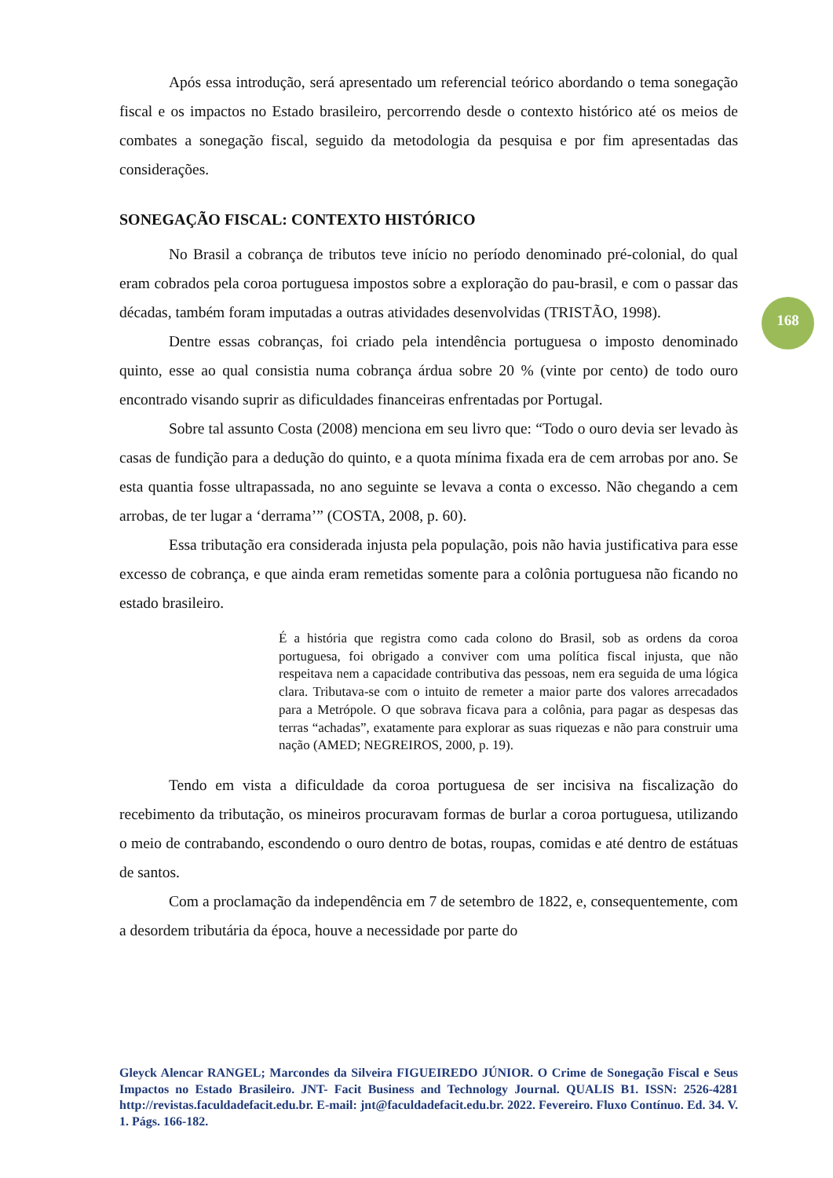Após essa introdução, será apresentado um referencial teórico abordando o tema sonegação fiscal e os impactos no Estado brasileiro, percorrendo desde o contexto histórico até os meios de combates a sonegação fiscal, seguido da metodologia da pesquisa e por fim apresentadas das considerações.
SONEGAÇÃO FISCAL: CONTEXTO HISTÓRICO
No Brasil a cobrança de tributos teve início no período denominado pré-colonial, do qual eram cobrados pela coroa portuguesa impostos sobre a exploração do pau-brasil, e com o passar das décadas, também foram imputadas a outras atividades desenvolvidas (TRISTÃO, 1998).
Dentre essas cobranças, foi criado pela intendência portuguesa o imposto denominado quinto, esse ao qual consistia numa cobrança árdua sobre 20 % (vinte por cento) de todo ouro encontrado visando suprir as dificuldades financeiras enfrentadas por Portugal.
Sobre tal assunto Costa (2008) menciona em seu livro que: “Todo o ouro devia ser levado às casas de fundição para a dedução do quinto, e a quota mínima fixada era de cem arrobas por ano. Se esta quantia fosse ultrapassada, no ano seguinte se levava a conta o excesso. Não chegando a cem arrobas, de ter lugar a ‘derrama’” (COSTA, 2008, p. 60).
Essa tributação era considerada injusta pela população, pois não havia justificativa para esse excesso de cobrança, e que ainda eram remetidas somente para a colônia portuguesa não ficando no estado brasileiro.
É a história que registra como cada colono do Brasil, sob as ordens da coroa portuguesa, foi obrigado a conviver com uma política fiscal injusta, que não respeitava nem a capacidade contributiva das pessoas, nem era seguida de uma lógica clara. Tributava-se com o intuito de remeter a maior parte dos valores arrecadados para a Metrópole. O que sobrava ficava para a colônia, para pagar as despesas das terras “achadas”, exatamente para explorar as suas riquezas e não para construir uma nação (AMED; NEGREIROS, 2000, p. 19).
Tendo em vista a dificuldade da coroa portuguesa de ser incisiva na fiscalização do recebimento da tributação, os mineiros procuravam formas de burlar a coroa portuguesa, utilizando o meio de contrabando, escondendo o ouro dentro de botas, roupas, comidas e até dentro de estátuas de santos.
Com a proclamação da independência em 7 de setembro de 1822, e, consequentemente, com a desordem tributária da época, houve a necessidade por parte do
168
Gleyck Alencar RANGEL; Marcondes da Silveira FIGUEIREDO JÚNIOR. O Crime de Sonegação Fiscal e Seus Impactos no Estado Brasileiro. JNT- Facit Business and Technology Journal. QUALIS B1. ISSN: 2526-4281 http://revistas.faculdadefacit.edu.br. E-mail: jnt@faculdadefacit.edu.br. 2022. Fevereiro. Fluxo Contínuo. Ed. 34. V. 1. Págs. 166-182.